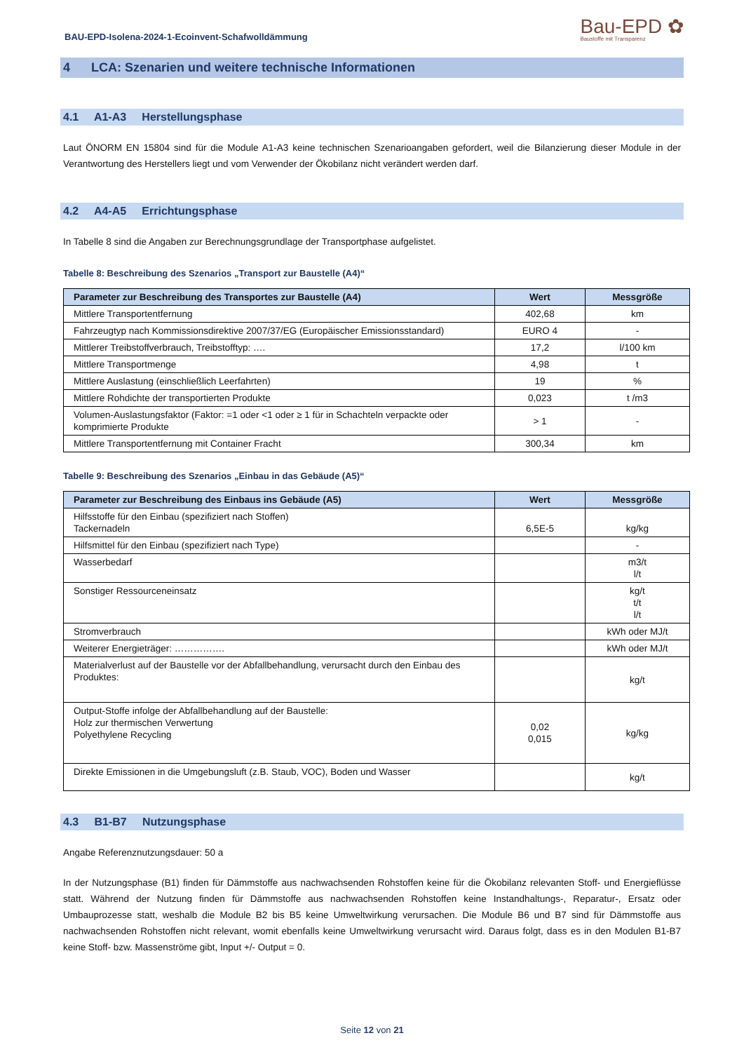BAU-EPD-Isolena-2024-1-Ecoinvent-Schafwolldämmung
Bau-EPD ✿
Baustoffe mit Transparenz
4 LCA: Szenarien und weitere technische Informationen
4.1 A1-A3 Herstellungsphase
Laut ÖNORM EN 15804 sind für die Module A1-A3 keine technischen Szenarioangaben gefordert, weil die Bilanzierung dieser Module in der Verantwortung des Herstellers liegt und vom Verwender der Ökobilanz nicht verändert werden darf.
4.2 A4-A5 Errichtungsphase
In Tabelle 8 sind die Angaben zur Berechnungsgrundlage der Transportphase aufgelistet.
Tabelle 8: Beschreibung des Szenarios „Transport zur Baustelle (A4)“
| Parameter zur Beschreibung des Transportes zur Baustelle (A4) | Wert | Messgröße |
| --- | --- | --- |
| Mittlere Transportentfernung | 402,68 | km |
| Fahrzeugtyp nach Kommissionsdirektive 2007/37/EG (Europäischer Emissionsstandard) | EURO 4 | - |
| Mittlerer Treibstoffverbrauch, Treibstofftyp: …. | 17,2 | l/100 km |
| Mittlere Transportmenge | 4,98 | t |
| Mittlere Auslastung (einschließlich Leerfahrten) | 19 | % |
| Mittlere Rohdichte der transportierten Produkte | 0,023 | t /m3 |
| Volumen-Auslastungsfaktor (Faktor: =1 oder <1 oder ≥ 1 für in Schachteln verpackte oder komprimierte Produkte | > 1 | - |
| Mittlere Transportentfernung mit Container Fracht | 300,34 | km |
Tabelle 9: Beschreibung des Szenarios „Einbau in das Gebäude (A5)“
| Parameter zur Beschreibung des Einbaus ins Gebäude (A5) | Wert | Messgröße |
| --- | --- | --- |
| Hilfsstoffe für den Einbau (spezifiziert nach Stoffen) Tackernadeln | 6,5E-5 | kg/kg |
| Hilfsmittel für den Einbau (spezifiziert nach Type) | | - |
| Wasserbedarf | | m3/t l/t |
| Sonstiger Ressourceneinsatz | | kg/t t/t l/t |
| Stromverbrauch | | kWh oder MJ/t |
| Weiterer Energieträger: ……………. | | kWh oder MJ/t |
| Materialverlust auf der Baustelle vor der Abfallbehandlung, verursacht durch den Einbau des Produktes: | | kg/t |
| Output-Stoffe infolge der Abfallbehandlung auf der Baustelle: Holz zur thermischen Verwertung Polyethylene Recycling | 0,02 0,015 | kg/kg |
| Direkte Emissionen in die Umgebungsluft (z.B. Staub, VOC), Boden und Wasser | | kg/t |
4.3 B1-B7 Nutzungsphase
Angabe Referenznutzungsdauer: 50 a
In der Nutzungsphase (B1) finden für Dämmstoffe aus nachwachsenden Rohstoffen keine für die Ökobilanz relevanten Stoff- und Energieflüsse statt. Während der Nutzung finden für Dämmstoffe aus nachwachsenden Rohstoffen keine Instandhaltungs-, Reparatur-, Ersatz oder Umbauprozesse statt, weshalb die Module B2 bis B5 keine Umweltwirkung verursachen. Die Module B6 und B7 sind für Dämmstoffe aus nachwachsenden Rohstoffen nicht relevant, womit ebenfalls keine Umweltwirkung verursacht wird. Daraus folgt, dass es in den Modulen B1-B7 keine Stoff- bzw. Massenströme gibt, Input +/- Output = 0.
Seite 12 von 21